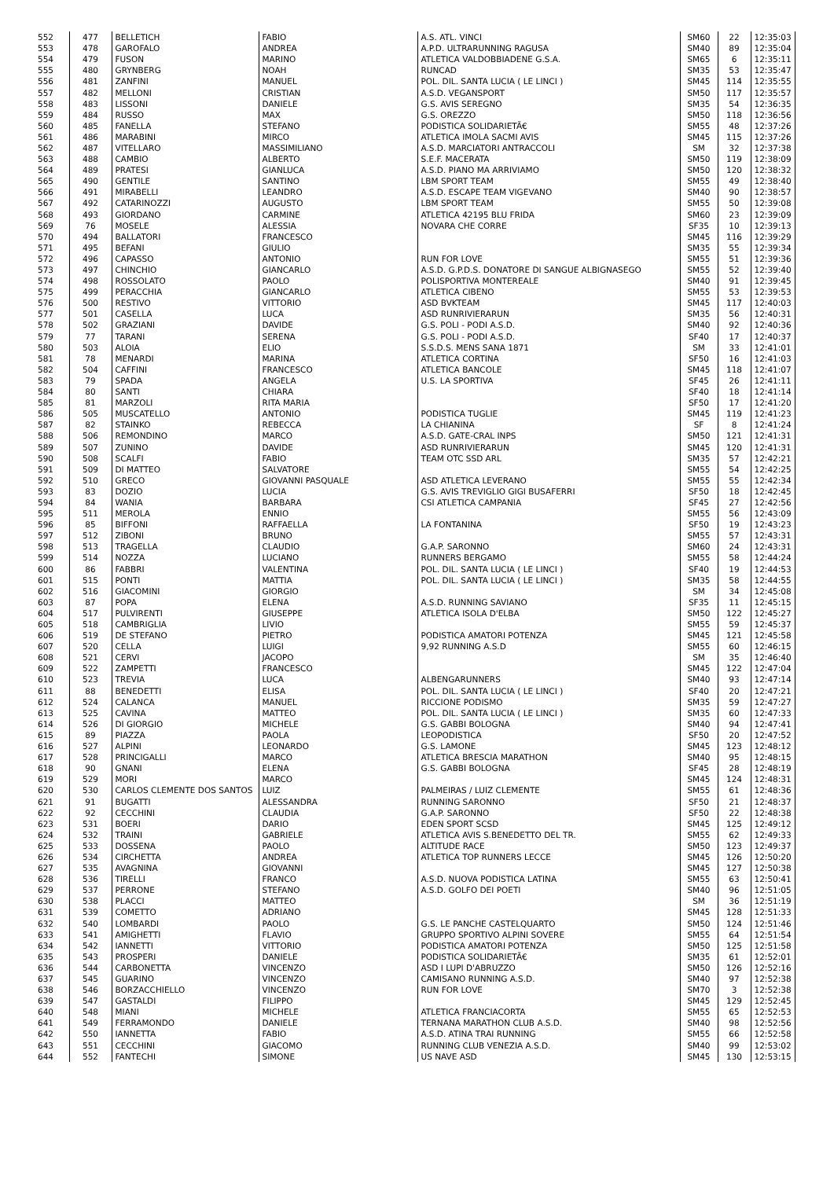| 552 | 477 | BELLETICH | FABIO | A.S. ATL. VINCI | SM60 | 22 | 12:35:03 |
| 553 | 478 | GAROFALO | ANDREA | A.P.D. ULTRARUNNING RAGUSA | SM40 | 89 | 12:35:04 |
| 554 | 479 | FUSON | MARINO | ATLETICA VALDOBBIADENE G.S.A. | SM65 | 6 | 12:35:11 |
| 555 | 480 | GRYNBERG | NOAH | RUNCAD | SM35 | 53 | 12:35:47 |
| 556 | 481 | ZANFINI | MANUEL | POL. DIL. SANTA LUCIA ( LE LINCI ) | SM45 | 114 | 12:35:55 |
| 557 | 482 | MELLONI | CRISTIAN | A.S.D. VEGANSPORT | SM50 | 117 | 12:35:57 |
| 558 | 483 | LISSONI | DANIELE | G.S. AVIS SEREGNO | SM35 | 54 | 12:36:35 |
| 559 | 484 | RUSSO | MAX | G.S. OREZZO | SM50 | 118 | 12:36:56 |
| 560 | 485 | FANELLA | STEFANO | PODISTICA SOLIDARIETÃ€ | SM55 | 48 | 12:37:26 |
| 561 | 486 | MARABINI | MIRCO | ATLETICA IMOLA SACMI AVIS | SM45 | 115 | 12:37:26 |
| 562 | 487 | VITELLARO | MASSIMILIANO | A.S.D. MARCIATORI ANTRACCOLI | SM | 32 | 12:37:38 |
| 563 | 488 | CAMBIO | ALBERTO | S.E.F. MACERATA | SM50 | 119 | 12:38:09 |
| 564 | 489 | PRATESI | GIANLUCA | A.S.D. PIANO MA ARRIVIAMO | SM50 | 120 | 12:38:32 |
| 565 | 490 | GENTILE | SANTINO | LBM SPORT TEAM | SM55 | 49 | 12:38:40 |
| 566 | 491 | MIRABELLI | LEANDRO | A.S.D. ESCAPE TEAM VIGEVANO | SM40 | 90 | 12:38:57 |
| 567 | 492 | CATARINOZZI | AUGUSTO | LBM SPORT TEAM | SM55 | 50 | 12:39:08 |
| 568 | 493 | GIORDANO | CARMINE | ATLETICA 42195 BLU FRIDA | SM60 | 23 | 12:39:09 |
| 569 | 76 | MOSELE | ALESSIA | NOVARA CHE CORRE | SF35 | 10 | 12:39:13 |
| 570 | 494 | BALLATORI | FRANCESCO | | SM45 | 116 | 12:39:29 |
| 571 | 495 | BEFANI | GIULIO | | SM35 | 55 | 12:39:34 |
| 572 | 496 | CAPASSO | ANTONIO | RUN FOR LOVE | SM55 | 51 | 12:39:36 |
| 573 | 497 | CHINCHIO | GIANCARLO | A.S.D. G.P.D.S. DONATORE DI SANGUE ALBIGNASEGO | SM55 | 52 | 12:39:40 |
| 574 | 498 | ROSSOLATO | PAOLO | POLISPORTIVA MONTEREALE | SM40 | 91 | 12:39:45 |
| 575 | 499 | PERACCHIA | GIANCARLO | ATLETICA CIBENO | SM55 | 53 | 12:39:53 |
| 576 | 500 | RESTIVO | VITTORIO | ASD BVKTEAM | SM45 | 117 | 12:40:03 |
| 577 | 501 | CASELLA | LUCA | ASD RUNRIVIERARUN | SM35 | 56 | 12:40:31 |
| 578 | 502 | GRAZIANI | DAVIDE | G.S. POLI - PODI A.S.D. | SM40 | 92 | 12:40:36 |
| 579 | 77 | TARANI | SERENA | G.S. POLI - PODI A.S.D. | SF40 | 17 | 12:40:37 |
| 580 | 503 | ALOIA | ELIO | S.S.D.S. MENS SANA 1871 | SM | 33 | 12:41:01 |
| 581 | 78 | MENARDI | MARINA | ATLETICA CORTINA | SF50 | 16 | 12:41:03 |
| 582 | 504 | CAFFINI | FRANCESCO | ATLETICA BANCOLE | SM45 | 118 | 12:41:07 |
| 583 | 79 | SPADA | ANGELA | U.S. LA SPORTIVA | SF45 | 26 | 12:41:11 |
| 584 | 80 | SANTI | CHIARA | | SF40 | 18 | 12:41:14 |
| 585 | 81 | MARZOLI | RITA MARIA | | SF50 | 17 | 12:41:20 |
| 586 | 505 | MUSCATELLO | ANTONIO | PODISTICA TUGLIE | SM45 | 119 | 12:41:23 |
| 587 | 82 | STAINKO | REBECCA | LA CHIANINA | SF | 8 | 12:41:24 |
| 588 | 506 | REMONDINO | MARCO | A.S.D. GATE-CRAL INPS | SM50 | 121 | 12:41:31 |
| 589 | 507 | ZUNINO | DAVIDE | ASD RUNRIVIERARUN | SM45 | 120 | 12:41:31 |
| 590 | 508 | SCALFI | FABIO | TEAM OTC SSD ARL | SM35 | 57 | 12:42:21 |
| 591 | 509 | DI MATTEO | SALVATORE | | SM55 | 54 | 12:42:25 |
| 592 | 510 | GRECO | GIOVANNI PASQUALE | ASD ATLETICA LEVERANO | SM55 | 55 | 12:42:34 |
| 593 | 83 | DOZIO | LUCIA | G.S. AVIS TREVIGLIO GIGI BUSAFERRI | SF50 | 18 | 12:42:45 |
| 594 | 84 | WANIA | BARBARA | CSI ATLETICA CAMPANIA | SF45 | 27 | 12:42:56 |
| 595 | 511 | MEROLA | ENNIO | | SM55 | 56 | 12:43:09 |
| 596 | 85 | BIFFONI | RAFFAELLA | LA FONTANINA | SF50 | 19 | 12:43:23 |
| 597 | 512 | ZIBONI | BRUNO | | SM55 | 57 | 12:43:31 |
| 598 | 513 | TRAGELLA | CLAUDIO | G.A.P. SARONNO | SM60 | 24 | 12:43:31 |
| 599 | 514 | NOZZA | LUCIANO | RUNNERS BERGAMO | SM55 | 58 | 12:44:24 |
| 600 | 86 | FABBRI | VALENTINA | POL. DIL. SANTA LUCIA ( LE LINCI ) | SF40 | 19 | 12:44:53 |
| 601 | 515 | PONTI | MATTIA | POL. DIL. SANTA LUCIA ( LE LINCI ) | SM35 | 58 | 12:44:55 |
| 602 | 516 | GIACOMINI | GIORGIO | | SM | 34 | 12:45:08 |
| 603 | 87 | POPA | ELENA | A.S.D. RUNNING SAVIANO | SF35 | 11 | 12:45:15 |
| 604 | 517 | PULVIRENTI | GIUSEPPE | ATLETICA ISOLA D'ELBA | SM50 | 122 | 12:45:27 |
| 605 | 518 | CAMBRIGLIA | LIVIO | | SM55 | 59 | 12:45:37 |
| 606 | 519 | DE STEFANO | PIETRO | PODISTICA AMATORI POTENZA | SM45 | 121 | 12:45:58 |
| 607 | 520 | CELLA | LUIGI | 9,92 RUNNING A.S.D | SM55 | 60 | 12:46:15 |
| 608 | 521 | CERVI | JACOPO | | SM | 35 | 12:46:40 |
| 609 | 522 | ZAMPETTI | FRANCESCO | | SM45 | 122 | 12:47:04 |
| 610 | 523 | TREVIA | LUCA | ALBENGARUNNERS | SM40 | 93 | 12:47:14 |
| 611 | 88 | BENEDETTI | ELISA | POL. DIL. SANTA LUCIA ( LE LINCI ) | SF40 | 20 | 12:47:21 |
| 612 | 524 | CALANCA | MANUEL | RICCIONE PODISMO | SM35 | 59 | 12:47:27 |
| 613 | 525 | CAVINA | MATTEO | POL. DIL. SANTA LUCIA ( LE LINCI ) | SM35 | 60 | 12:47:33 |
| 614 | 526 | DI GIORGIO | MICHELE | G.S. GABBI BOLOGNA | SM40 | 94 | 12:47:41 |
| 615 | 89 | PIAZZA | PAOLA | LEOPODISTICA | SF50 | 20 | 12:47:52 |
| 616 | 527 | ALPINI | LEONARDO | G.S. LAMONE | SM45 | 123 | 12:48:12 |
| 617 | 528 | PRINCIGALLI | MARCO | ATLETICA BRESCIA MARATHON | SM40 | 95 | 12:48:15 |
| 618 | 90 | GNANI | ELENA | G.S. GABBI BOLOGNA | SF45 | 28 | 12:48:19 |
| 619 | 529 | MORI | MARCO | | SM45 | 124 | 12:48:31 |
| 620 | 530 | CARLOS CLEMENTE DOS SANTOS | LUIZ | PALMEIRAS / LUIZ CLEMENTE | SM55 | 61 | 12:48:36 |
| 621 | 91 | BUGATTI | ALESSANDRA | RUNNING SARONNO | SF50 | 21 | 12:48:37 |
| 622 | 92 | CECCHINI | CLAUDIA | G.A.P. SARONNO | SF50 | 22 | 12:48:38 |
| 623 | 531 | BOERI | DARIO | EDEN SPORT SCSD | SM45 | 125 | 12:49:12 |
| 624 | 532 | TRAINI | GABRIELE | ATLETICA AVIS S.BENEDETTO DEL TR. | SM55 | 62 | 12:49:33 |
| 625 | 533 | DOSSENA | PAOLO | ALTITUDE RACE | SM50 | 123 | 12:49:37 |
| 626 | 534 | CIRCHETTA | ANDREA | ATLETICA TOP RUNNERS LECCE | SM45 | 126 | 12:50:20 |
| 627 | 535 | AVAGNINA | GIOVANNI | | SM45 | 127 | 12:50:38 |
| 628 | 536 | TIRELLI | FRANCO | A.S.D. NUOVA PODISTICA LATINA | SM55 | 63 | 12:50:41 |
| 629 | 537 | PERRONE | STEFANO | A.S.D. GOLFO DEI POETI | SM40 | 96 | 12:51:05 |
| 630 | 538 | PLACCI | MATTEO | | SM | 36 | 12:51:19 |
| 631 | 539 | COMETTO | ADRIANO | | SM45 | 128 | 12:51:33 |
| 632 | 540 | LOMBARDI | PAOLO | G.S. LE PANCHE CASTELQUARTO | SM50 | 124 | 12:51:46 |
| 633 | 541 | AMIGHETTI | FLAVIO | GRUPPO SPORTIVO ALPINI SOVERE | SM55 | 64 | 12:51:54 |
| 634 | 542 | IANNETTI | VITTORIO | PODISTICA AMATORI POTENZA | SM50 | 125 | 12:51:58 |
| 635 | 543 | PROSPERI | DANIELE | PODISTICA SOLIDARIETÃ€ | SM35 | 61 | 12:52:01 |
| 636 | 544 | CARBONETTA | VINCENZO | ASD I LUPI D'ABRUZZO | SM50 | 126 | 12:52:16 |
| 637 | 545 | GUARINO | VINCENZO | CAMISANO RUNNING A.S.D. | SM40 | 97 | 12:52:38 |
| 638 | 546 | BORZACCHIELLO | VINCENZO | RUN FOR LOVE | SM70 | 3 | 12:52:38 |
| 639 | 547 | GASTALDI | FILIPPO | | SM45 | 129 | 12:52:45 |
| 640 | 548 | MIANI | MICHELE | ATLETICA FRANCIACORTA | SM55 | 65 | 12:52:53 |
| 641 | 549 | FERRAMONDO | DANIELE | TERNANA MARATHON CLUB A.S.D. | SM40 | 98 | 12:52:56 |
| 642 | 550 | IANNETTA | FABIO | A.S.D. ATINA TRAI RUNNING | SM55 | 66 | 12:52:58 |
| 643 | 551 | CECCHINI | GIACOMO | RUNNING CLUB VENEZIA A.S.D. | SM40 | 99 | 12:53:02 |
| 644 | 552 | FANTECHI | SIMONE | US NAVE ASD | SM45 | 130 | 12:53:15 |